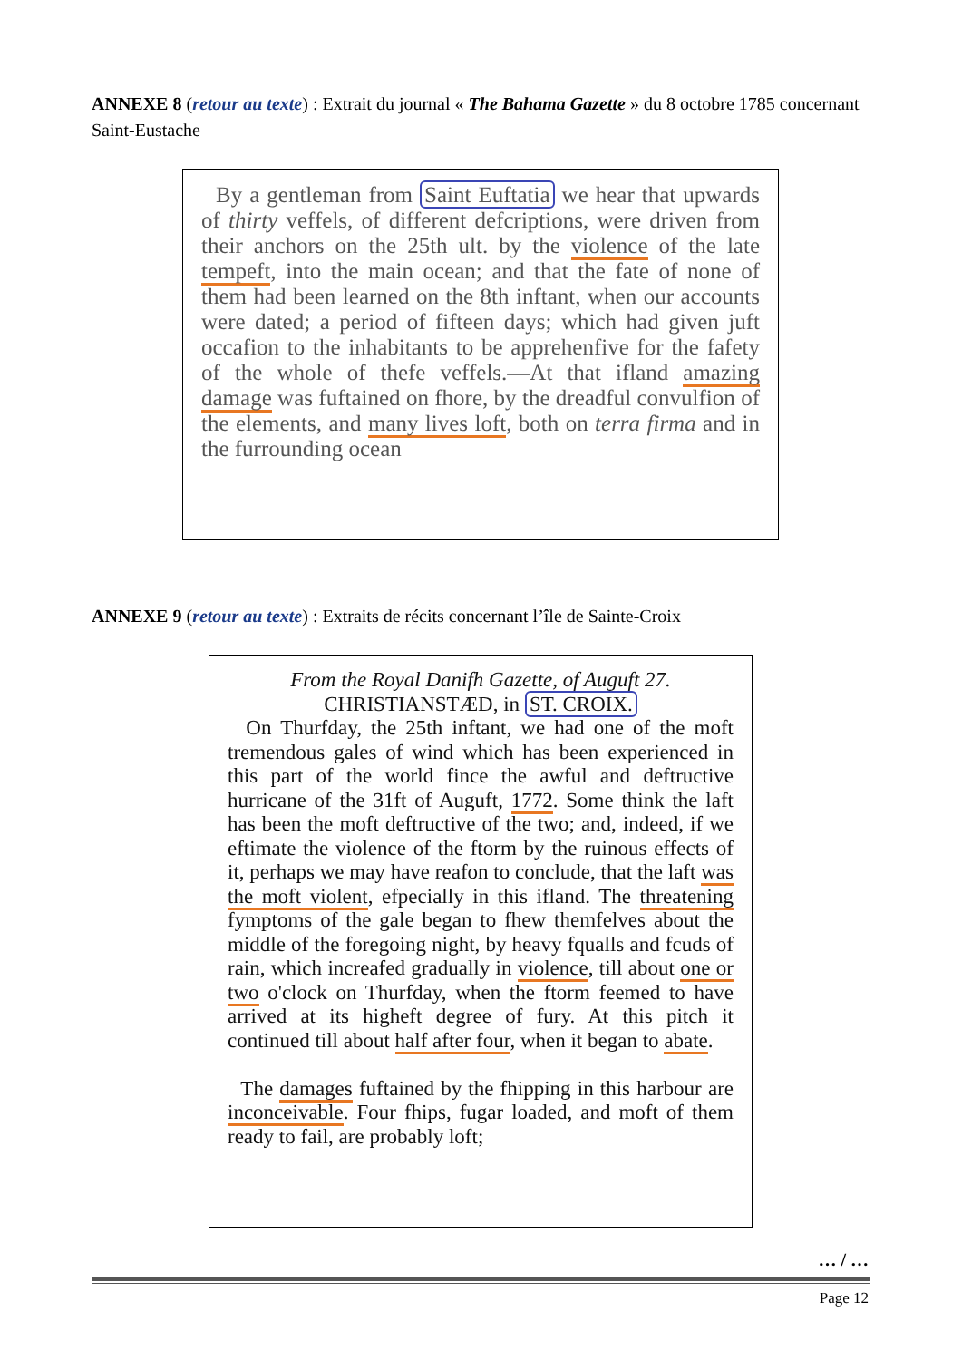ANNEXE 8 (retour au texte) : Extrait du journal « The Bahama Gazette » du 8 octobre 1785 concernant Saint-Eustache
By a gentleman from Saint Euftatia we hear that upwards of thirty veffels, of different defcriptions, were driven from their anchors on the 25th ult. by the violence of the late tempeft, into the main ocean; and that the fate of none of them had been learned on the 8th inftant, when our accounts were dated; a period of fifteen days; which had given juft occafion to the inhabitants to be apprehenfive for the fafety of the whole of thefe veffels.—At that ifland amazing damage was fuftained on fhore, by the dreadful convulfion of the elements, and many lives loft, both on terra firma and in the furrounding ocean
ANNEXE 9 (retour au texte) : Extraits de récits concernant l’île de Sainte-Croix
From the Royal Danifh Gazette, of Auguft 27.
CHRISTIANSTÆD, in ST. CROIX.
On Thurfday, the 25th inftant, we had one of the moft tremendous gales of wind which has been experienced in this part of the world fince the awful and deftructive hurricane of the 31ft of Auguft, 1772. Some think the laft has been the moft deftructive of the two; and, indeed, if we eftimate the violence of the ftorm by the ruinous effects of it, perhaps we may have reafon to conclude, that the laft was the moft violent, efpecially in this ifland. The threatening fymptoms of the gale began to fhew themfelves about the middle of the foregoing night, by heavy fqualls and fcuds of rain, which increafed gradually in violence, till about one or two o'clock on Thurfday, when the ftorm feemed to have arrived at its higheft degree of fury. At this pitch it continued till about half after four, when it began to abate.
The damages fuftained by the fhipping in this harbour are inconceivable. Four fhips, fugar loaded, and moft of them ready to fail, are probably loft;
… / …
Page 12